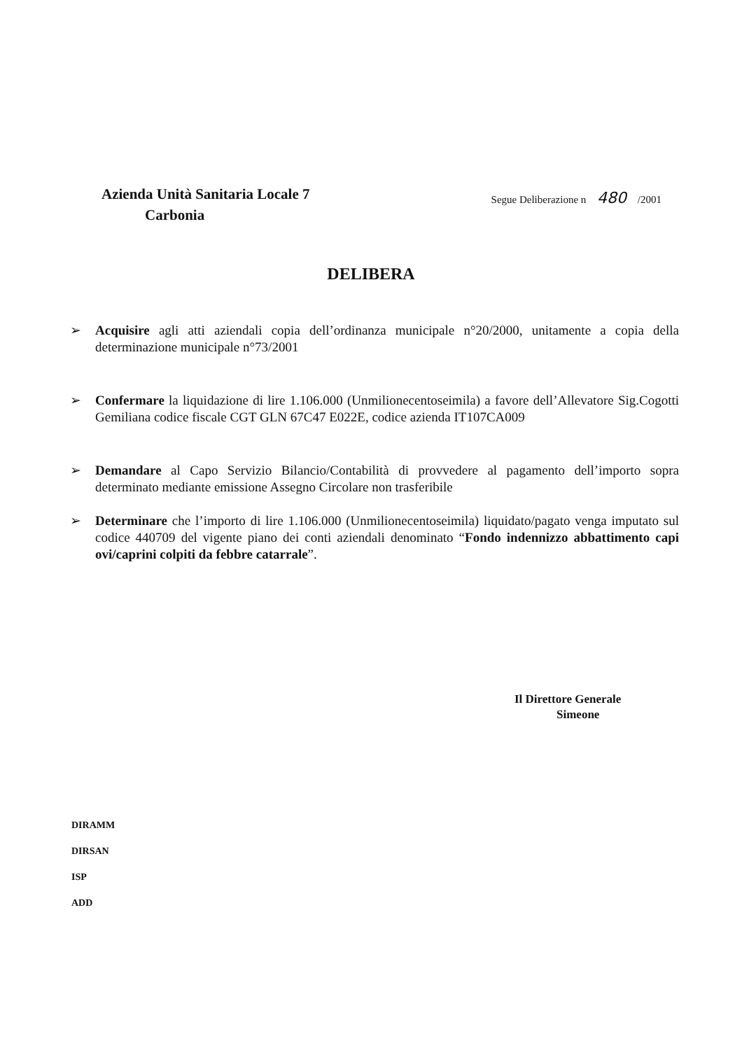Azienda Unità Sanitaria Locale 7
Carbonia
Segue Deliberazione n 480 /2001
DELIBERA
➢ Acquisire agli atti aziendali copia dell’ordinanza municipale n°20/2000, unitamente a copia della determinazione municipale n°73/2001
➢ Confermare la liquidazione di lire 1.106.000 (Unmilionecentoseimila) a favore dell’Allevatore Sig.Cogotti Gemiliana codice fiscale CGT GLN 67C47 E022E, codice azienda IT107CA009
➢ Demandare al Capo Servizio Bilancio/Contabilità di provvedere al pagamento dell’importo sopra determinato mediante emissione Assegno Circolare non trasferibile
➢ Determinare che l’importo di lire 1.106.000 (Unmilionecentoseimila) liquidato/pagato venga imputato sul codice 440709 del vigente piano dei conti aziendali denominato “Fondo indennizzo abbattimento capi ovi/caprini colpiti da febbre catarrale”.
Il Direttore Generale
Simeone
DIRAMM
DIRSAN
ISP
ADD